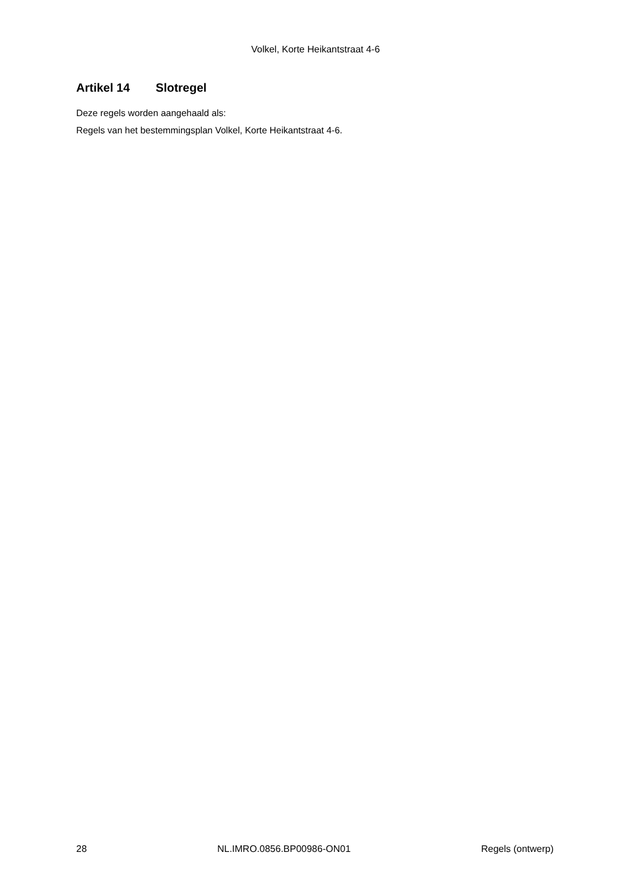Volkel, Korte Heikantstraat 4-6
Artikel 14 Slotregel
Deze regels worden aangehaald als:
Regels van het bestemmingsplan Volkel, Korte Heikantstraat 4-6.
28 NL.IMRO.0856.BP00986-ON01 Regels (ontwerp)